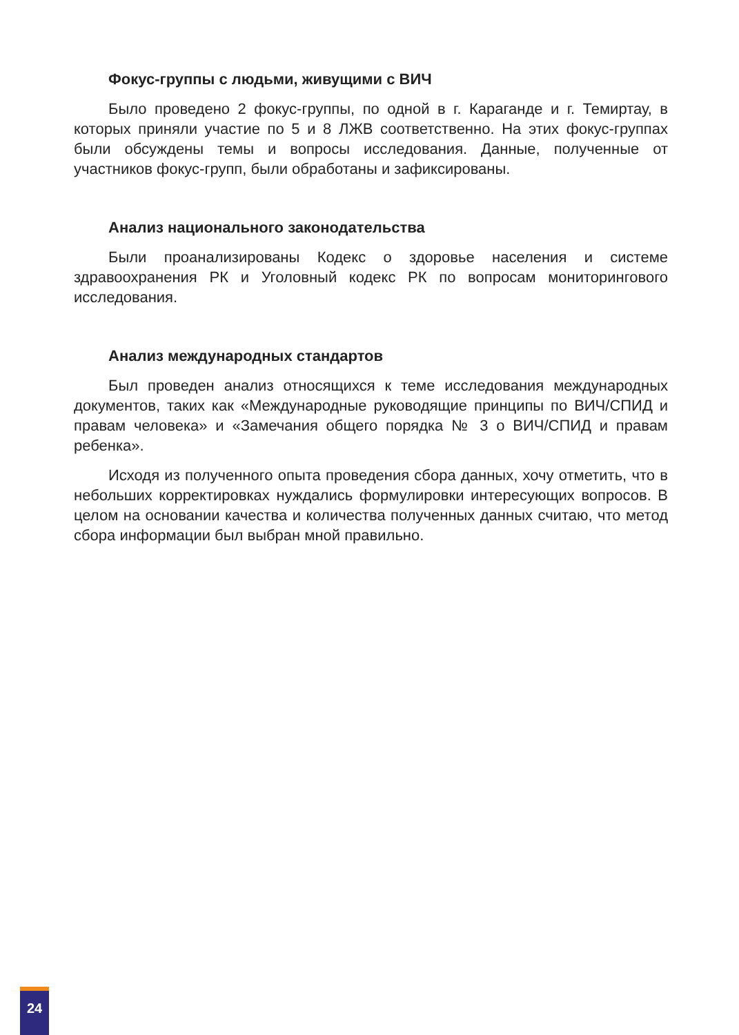Фокус-группы с людьми, живущими с ВИЧ
Было проведено 2 фокус-группы, по одной в г. Караганде и г. Темиртау, в которых приняли участие по 5 и 8 ЛЖВ соответственно. На этих фокус-группах были обсуждены темы и вопросы исследования. Данные, полученные от участников фокус-групп, были обработаны и зафиксированы.
Анализ национального законодательства
Были проанализированы Кодекс о здоровье населения и системе здравоохранения РК и Уголовный кодекс РК по вопросам мониторингового исследования.
Анализ международных стандартов
Был проведен анализ относящихся к теме исследования международных документов, таких как «Международные руководящие принципы по ВИЧ/СПИД и правам человека» и «Замечания общего порядка № 3 о ВИЧ/СПИД и правам ребенка».
Исходя из полученного опыта проведения сбора данных, хочу отметить, что в небольших корректировках нуждались формулировки интересующих вопросов. В целом на основании качества и количества полученных данных считаю, что метод сбора информации был выбран мной правильно.
24